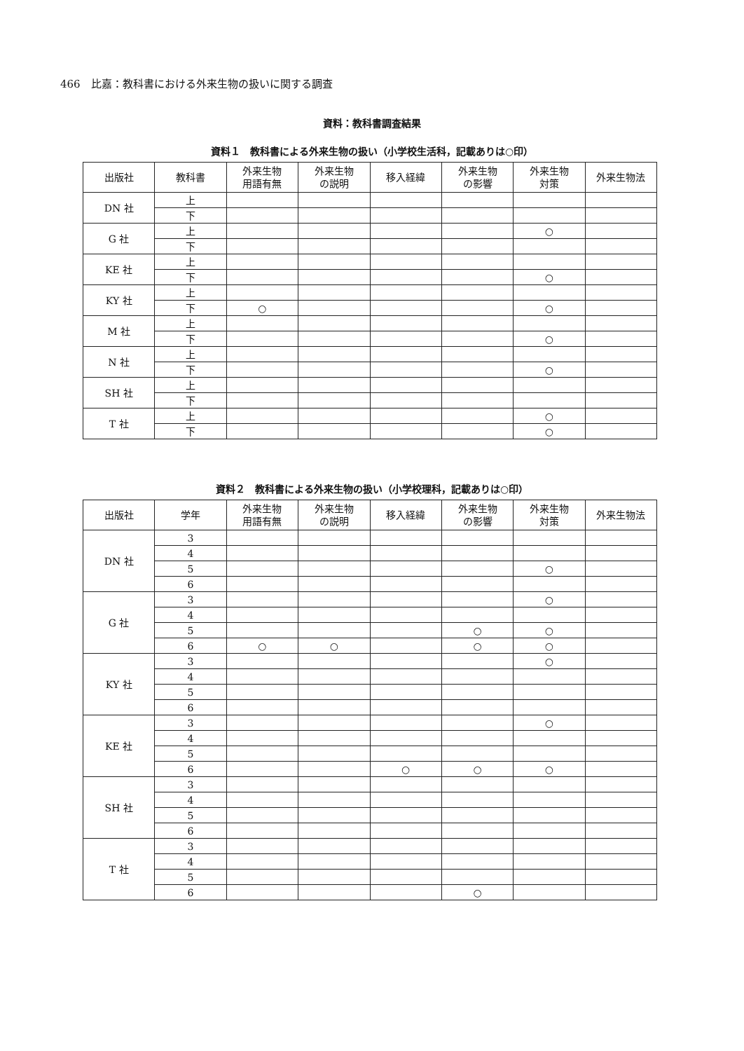466　比嘉：教科書における外来生物の扱いに関する調査
資料：教科書調査結果
資料１　教科書による外来生物の扱い（小学校生活科，記載ありは○印）
| 出版社 | 教科書 | 外来生物 用語有無 | 外来生物 の説明 | 移入経緯 | 外来生物 の影響 | 外来生物 対策 | 外来生物法 |
| --- | --- | --- | --- | --- | --- | --- | --- |
| DN 社 | 上 | | | | | | |
| | 下 | | | | | | |
| G 社 | 上 | | | | | ○ | |
| | 下 | | | | | | |
| KE 社 | 上 | | | | | | |
| | 下 | | | | | ○ | |
| KY 社 | 上 | | | | | | |
| | 下 | ○ | | | | ○ | |
| M 社 | 上 | | | | | | |
| | 下 | | | | | ○ | |
| N 社 | 上 | | | | | | |
| | 下 | | | | | ○ | |
| SH 社 | 上 | | | | | | |
| | 下 | | | | | | |
| T 社 | 上 | | | | | ○ | |
| | 下 | | | | | ○ | |
資料２　教科書による外来生物の扱い（小学校理科，記載ありは○印）
| 出版社 | 学年 | 外来生物 用語有無 | 外来生物 の説明 | 移入経緯 | 外来生物 の影響 | 外来生物 対策 | 外来生物法 |
| --- | --- | --- | --- | --- | --- | --- | --- |
| DN 社 | 3 | | | | | | |
| | 4 | | | | | | |
| | 5 | | | | | ○ | |
| | 6 | | | | | | |
| G 社 | 3 | | | | | ○ | |
| | 4 | | | | | | |
| | 5 | | | | ○ | ○ | |
| | 6 | ○ | ○ | | ○ | ○ | |
| KY 社 | 3 | | | | | ○ | |
| | 4 | | | | | | |
| | 5 | | | | | | |
| | 6 | | | | | | |
| KE 社 | 3 | | | | | ○ | |
| | 4 | | | | | | |
| | 5 | | | | | | |
| | 6 | | | ○ | ○ | ○ | |
| SH 社 | 3 | | | | | | |
| | 4 | | | | | | |
| | 5 | | | | | | |
| | 6 | | | | | | |
| T 社 | 3 | | | | | | |
| | 4 | | | | | | |
| | 5 | | | | | | |
| | 6 | | | | ○ | | |